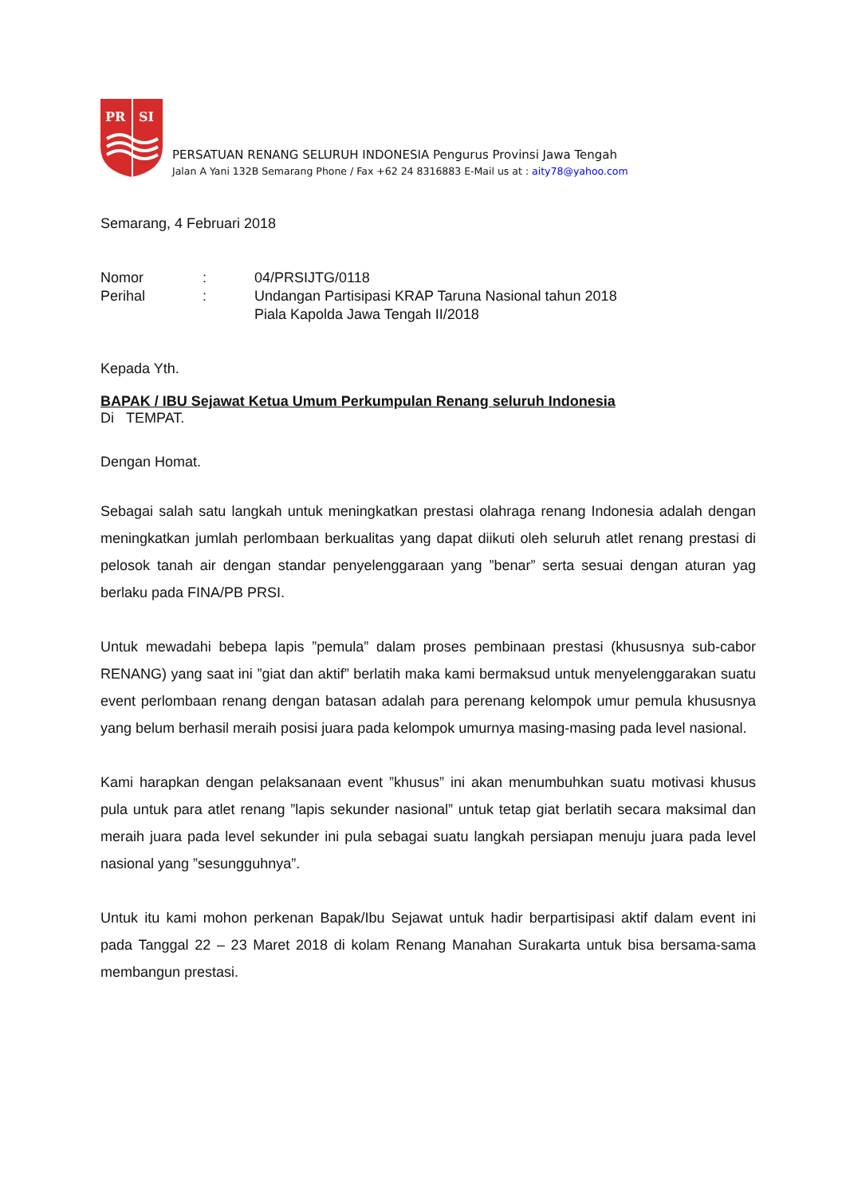PR
SI
PERSATUAN RENANG SELURUH INDONESIA Pengurus Provinsi Jawa Tengah
Jalan A Yani 132B Semarang Phone / Fax +62 24 8316883 E-Mail us at : aity78@yahoo.com
Semarang, 4 Februari 2018
| Nomor | : | 04/PRSIJTG/0118 |
| Perihal | : | Undangan Partisipasi KRAP Taruna Nasional tahun 2018 Piala Kapolda Jawa Tengah II/2018 |
Kepada Yth.
BAPAK / IBU Sejawat Ketua Umum Perkumpulan Renang seluruh Indonesia
Di TEMPAT.
Dengan Homat.
Sebagai salah satu langkah untuk meningkatkan prestasi olahraga renang Indonesia adalah dengan meningkatkan jumlah perlombaan berkualitas yang dapat diikuti oleh seluruh atlet renang prestasi di pelosok tanah air dengan standar penyelenggaraan yang ”benar” serta sesuai dengan aturan yag berlaku pada FINA/PB PRSI.
Untuk mewadahi bebepa lapis ”pemula” dalam proses pembinaan prestasi (khususnya sub-cabor RENANG) yang saat ini ”giat dan aktif” berlatih maka kami bermaksud untuk menyelenggarakan suatu event perlombaan renang dengan batasan adalah para perenang kelompok umur pemula khususnya yang belum berhasil meraih posisi juara pada kelompok umurnya masing-masing pada level nasional.
Kami harapkan dengan pelaksanaan event ”khusus” ini akan menumbuhkan suatu motivasi khusus pula untuk para atlet renang ”lapis sekunder nasional” untuk tetap giat berlatih secara maksimal dan meraih juara pada level sekunder ini pula sebagai suatu langkah persiapan menuju juara pada level nasional yang ”sesungguhnya”.
Untuk itu kami mohon perkenan Bapak/Ibu Sejawat untuk hadir berpartisipasi aktif dalam event ini pada Tanggal 22 – 23 Maret 2018 di kolam Renang Manahan Surakarta untuk bisa bersama-sama membangun prestasi.